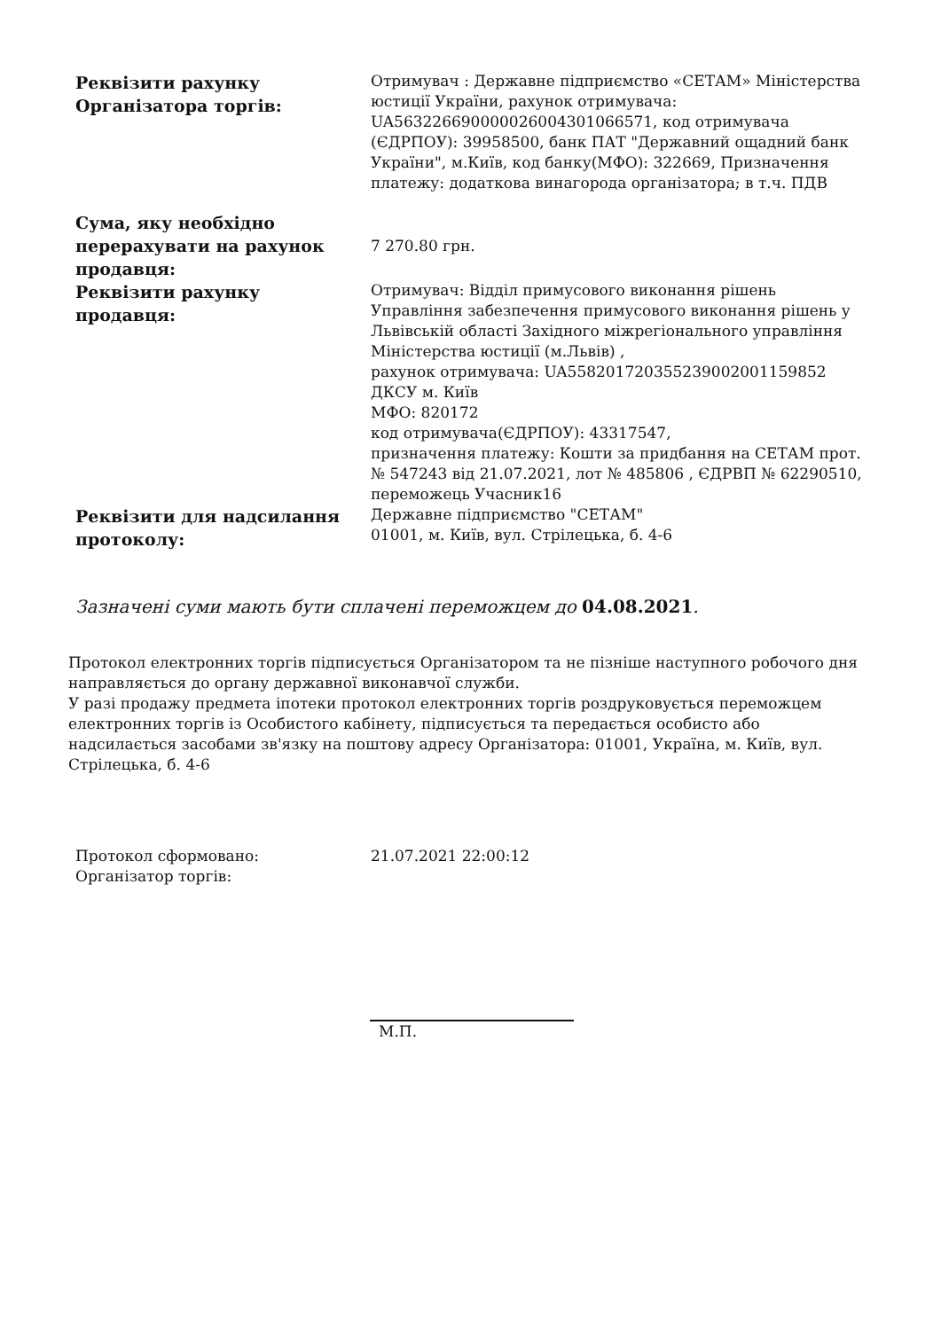| Реквізити рахунку Організатора торгів: | Отримувач : Державне підприємство «СЕТАМ» Міністерства юстиції України, рахунок отримувача: UA563226690000026004301066571, код отримувача (ЄДРПОУ): 39958500, банк ПАТ "Державний ощадний банк України", м.Київ, код банку(МФО): 322669, Призначення платежу: додаткова винагорода організатора; в т.ч. ПДВ |
| Сума, яку необхідно перерахувати на рахунок продавця: | 7 270.80 грн. |
| Реквізити рахунку продавця: | Отримувач: Відділ примусового виконання рішень Управління забезпечення примусового виконання рішень у Львівській області Західного міжрегіонального управління Міністерства юстиції (м.Львів) , рахунок отримувача: UA558201720355239002001159852 ДКСУ м. Київ МФО: 820172 код отримувача(ЄДРПОУ): 43317547, призначення платежу: Кошти за придбання на СЕТАМ прот. № 547243 від 21.07.2021, лот № 485806 , ЄДРВП № 62290510, переможець Учасник16 |
| Реквізити для надсилання протоколу: | Державне підприємство "СЕТАМ" 01001, м. Київ, вул. Стрілецька, б. 4-6 |
Зазначені суми мають бути сплачені переможцем до 04.08.2021.
Протокол електронних торгів підписується Організатором та не пізніше наступного робочого дня направляється до органу державної виконавчої служби.
У разі продажу предмета іпотеки протокол електронних торгів роздруковується переможцем електронних торгів із Особистого кабінету, підписується та передається особисто або надсилається засобами зв'язку на поштову адресу Організатора: 01001, Україна, м. Київ, вул. Стрілецька, б. 4-6
| Протокол сформовано: | 21.07.2021 22:00:12 |
| Організатор торгів: | |
М.П.